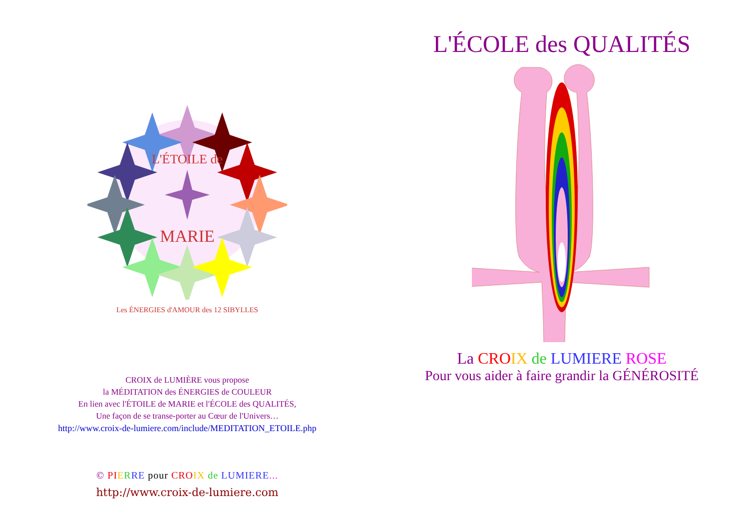L'ÉTOILE de
MARIE
Les ÉNERGIES d'AMOUR des 12 SIBYLLES
CROIX de LUMIÈRE vous propose
la MÉDITATION des ÉNERGIES de COULEUR
En lien avec l'ÉTOILE de MARIE et l'ÉCOLE des QUALITÉS,
Une façon de se transe-porter au Cœur de l'Univers…
http://www.croix-de-lumiere.com/include/MEDITATION_ETOILE.php
© PI ERRE pour CRO IX de LUMIERE...
http://www.croix-de-lumiere.com
L'ÉCOLE des QUALITÉS
La CRO IX de LUMIERE ROSE
Pour vous aider à faire grandir la GÉNÉROSITÉ